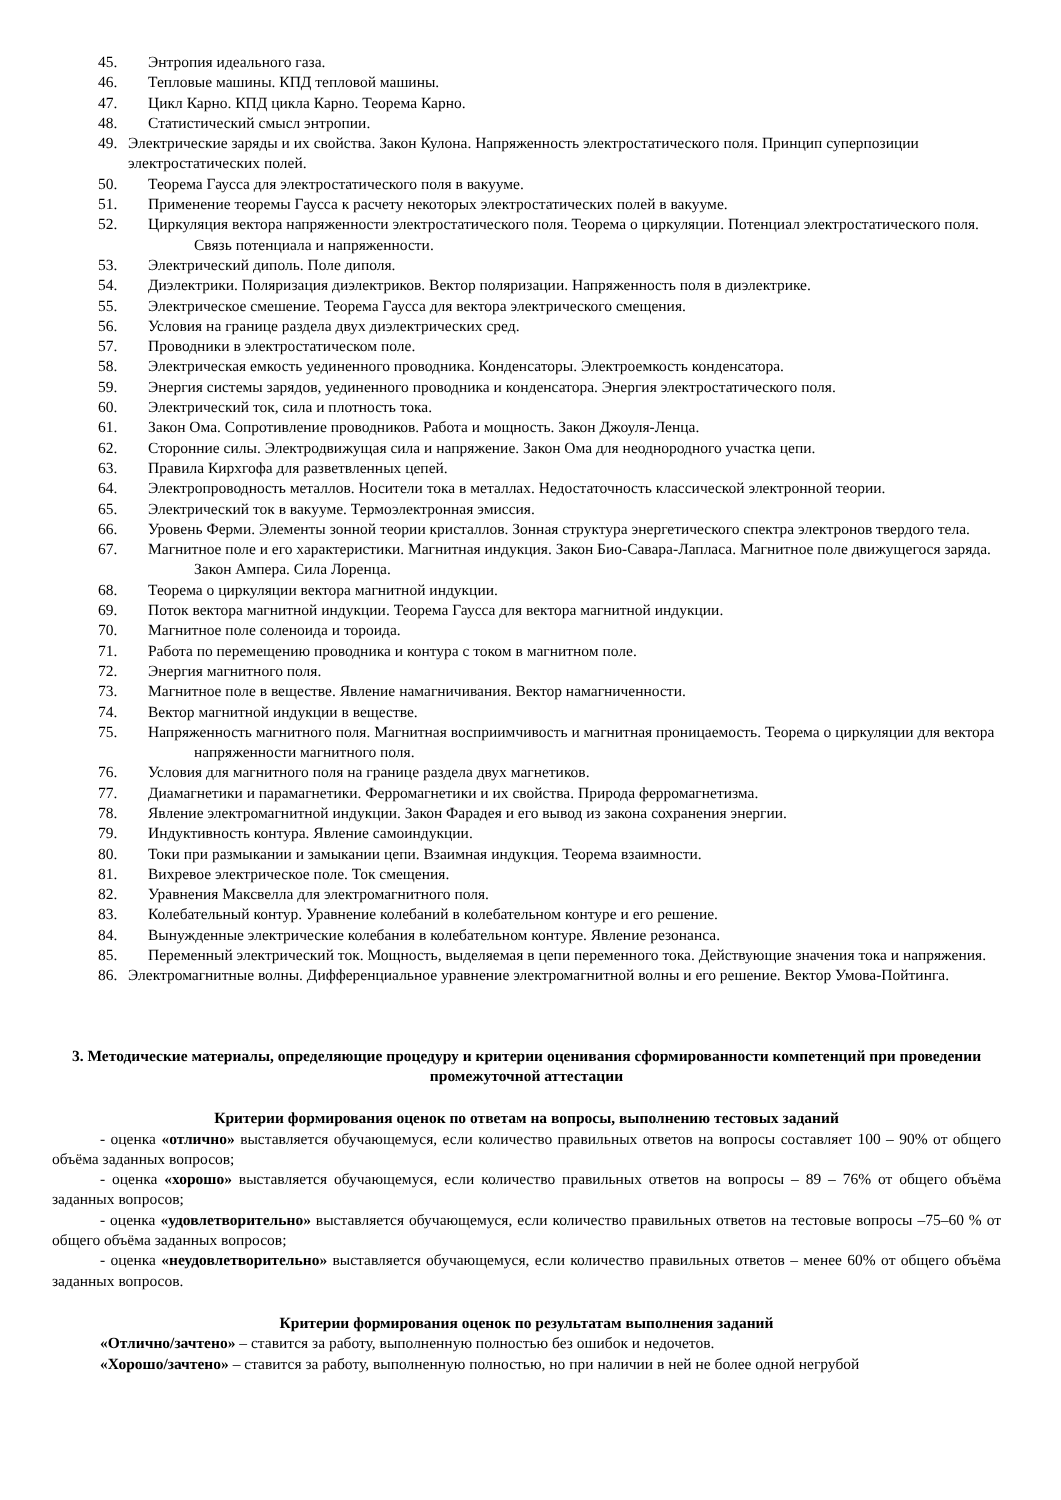45. Энтропия идеального газа.
46. Тепловые машины. КПД тепловой машины.
47. Цикл Карно. КПД цикла Карно. Теорема Карно.
48. Статистический смысл энтропии.
49. Электрические заряды и их свойства. Закон Кулона. Напряженность электростатического поля. Принцип суперпозиции электростатических полей.
50. Теорема Гаусса для электростатического поля в вакууме.
51. Применение теоремы Гаусса к расчету некоторых электростатических полей в вакууме.
52. Циркуляция вектора напряженности электростатического поля. Теорема о циркуляции. Потенциал электростатического поля. Связь потенциала и напряженности.
53. Электрический диполь. Поле диполя.
54. Диэлектрики. Поляризация диэлектриков. Вектор поляризации. Напряженность поля в диэлектрике.
55. Электрическое смешение. Теорема Гаусса для вектора электрического смещения.
56. Условия на границе раздела двух диэлектрических сред.
57. Проводники в электростатическом поле.
58. Электрическая емкость уединенного проводника. Конденсаторы. Электроемкость конденсатора.
59. Энергия системы зарядов, уединенного проводника и конденсатора. Энергия электростатического поля.
60. Электрический ток, сила и плотность тока.
61. Закон Ома. Сопротивление проводников. Работа и мощность. Закон Джоуля-Ленца.
62. Сторонние силы. Электродвижущая сила и напряжение. Закон Ома для неоднородного участка цепи.
63. Правила Кирхгофа для разветвленных цепей.
64. Электропроводность металлов. Носители тока в металлах. Недостаточность классической электронной теории.
65. Электрический ток в вакууме. Термоэлектронная эмиссия.
66. Уровень Ферми. Элементы зонной теории кристаллов. Зонная структура энергетического спектра электронов твердого тела.
67. Магнитное поле и его характеристики. Магнитная индукция. Закон Био-Савара-Лапласа. Магнитное поле движущегося заряда. Закон Ампера. Сила Лоренца.
68. Теорема о циркуляции вектора магнитной индукции.
69. Поток вектора магнитной индукции. Теорема Гаусса для вектора магнитной индукции.
70. Магнитное поле соленоида и тороида.
71. Работа по перемещению проводника и контура с током в магнитном поле.
72. Энергия магнитного поля.
73. Магнитное поле в веществе. Явление намагничивания. Вектор намагниченности.
74. Вектор магнитной индукции в веществе.
75. Напряженность магнитного поля. Магнитная восприимчивость и магнитная проницаемость. Теорема о циркуляции для вектора напряженности магнитного поля.
76. Условия для магнитного поля на границе раздела двух магнетиков.
77. Диамагнетики и парамагнетики. Ферромагнетики и их свойства. Природа ферромагнетизма.
78. Явление электромагнитной индукции. Закон Фарадея и его вывод из закона сохранения энергии.
79. Индуктивность контура. Явление самоиндукции.
80. Токи при размыкании и замыкании цепи. Взаимная индукция. Теорема взаимности.
81. Вихревое электрическое поле. Ток смещения.
82. Уравнения Максвелла для электромагнитного поля.
83. Колебательный контур. Уравнение колебаний в колебательном контуре и его решение.
84. Вынужденные электрические колебания в колебательном контуре. Явление резонанса.
85. Переменный электрический ток. Мощность, выделяемая в цепи переменного тока. Действующие значения тока и напряжения.
86. Электромагнитные волны. Дифференциальное уравнение электромагнитной волны и его решение. Вектор Умова-Пойтинга.
3. Методические материалы, определяющие процедуру и критерии оценивания сформированности компетенций при проведении промежуточной аттестации
Критерии формирования оценок по ответам на вопросы, выполнению тестовых заданий
- оценка «отлично» выставляется обучающемуся, если количество правильных ответов на вопросы составляет 100 – 90% от общего объёма заданных вопросов;
- оценка «хорошо» выставляется обучающемуся, если количество правильных ответов на вопросы – 89 – 76% от общего объёма заданных вопросов;
- оценка «удовлетворительно» выставляется обучающемуся, если количество правильных ответов на тестовые вопросы –75–60 % от общего объёма заданных вопросов;
- оценка «неудовлетворительно» выставляется обучающемуся, если количество правильных ответов – менее 60% от общего объёма заданных вопросов.
Критерии формирования оценок по результатам выполнения заданий
«Отлично/зачтено» – ставится за работу, выполненную полностью без ошибок и недочетов.
«Хорошо/зачтено» – ставится за работу, выполненную полностью, но при наличии в ней не более одной негрубой